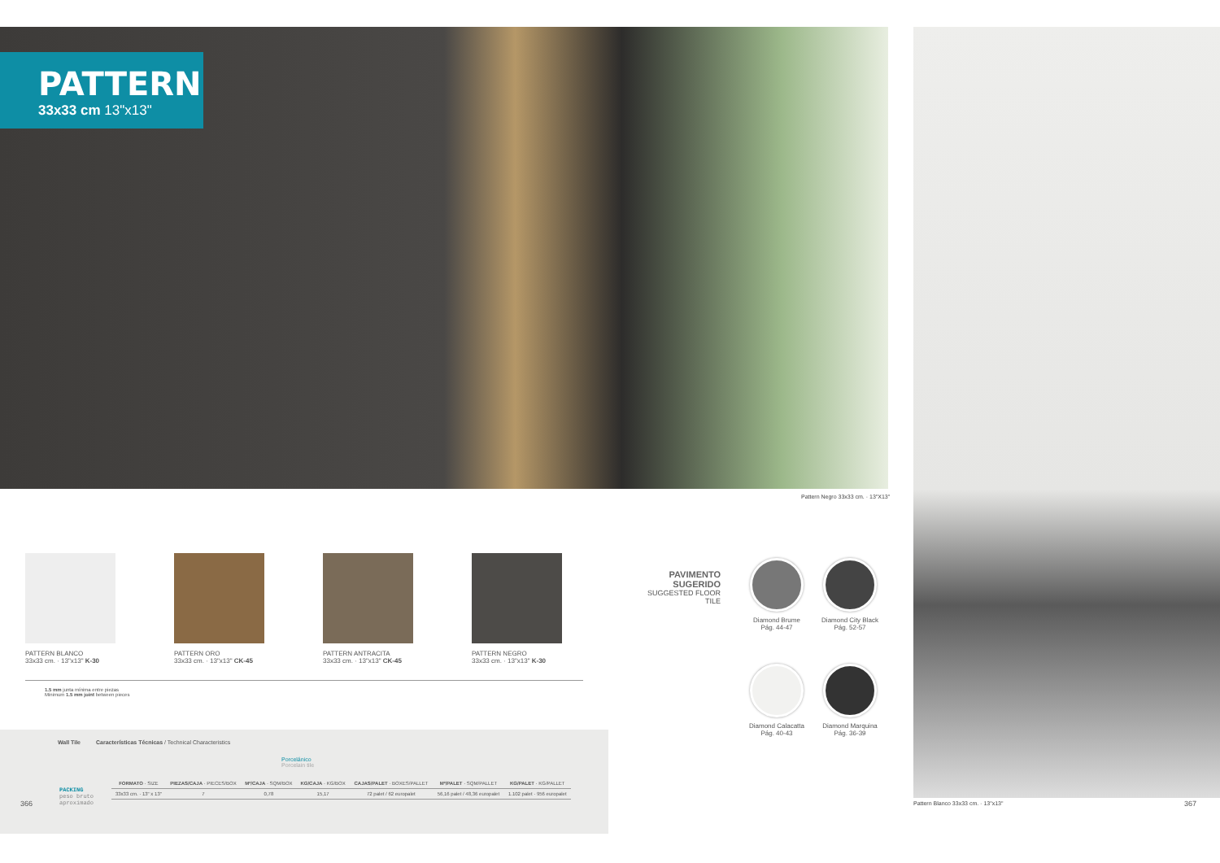PATTERN
33x33 cm 13"x13"
Pattern Negro 33x33 cm. · 13"X13"
PATTERN BLANCO
33x33 cm. · 13"x13" K-30
PATTERN ORO
33x33 cm. · 13"x13" CK-45
PATTERN ANTRACITA
33x33 cm. · 13"x13" CK-45
PATTERN NEGRO
33x33 cm. · 13"x13" K-30
1.5 mm junta mínima entre piezas
Minimum 1.5 mm joint between pieces
PAVIMENTO
SUGERIDO
SUGGESTED FLOOR TILE
Diamond Brume
Pág. 44-47
Diamond City Black
Pág. 52-57
Diamond Calacatta
Pág. 40-43
Diamond Marquina
Pág. 36-39
Wall Tile
Características Técnicas / Technical Characteristics
Porcelánico
Porcelain tile
PACKING
peso bruto
aproximado
| FORMATO · SIZE | PIEZAS/CAJA · PIECES/BOX | M²/CAJA · SQM/BOX | KG/CAJA · KG/BOX | CAJAS/PALET · BOXES/PALLET | M²/PALET · SQM/PALLET | KG/PALET · KG/PALLET |
| --- | --- | --- | --- | --- | --- | --- |
| 33x33 cm. · 13" x 13" | 7 | 0,78 | 15,17 | 72 palet / 62 europalet | 56,16 palet / 48,36 europalet | 1.102 palet · 956 europalet |
366
Pattern Blanco 33x33 cm. · 13"x13"
367